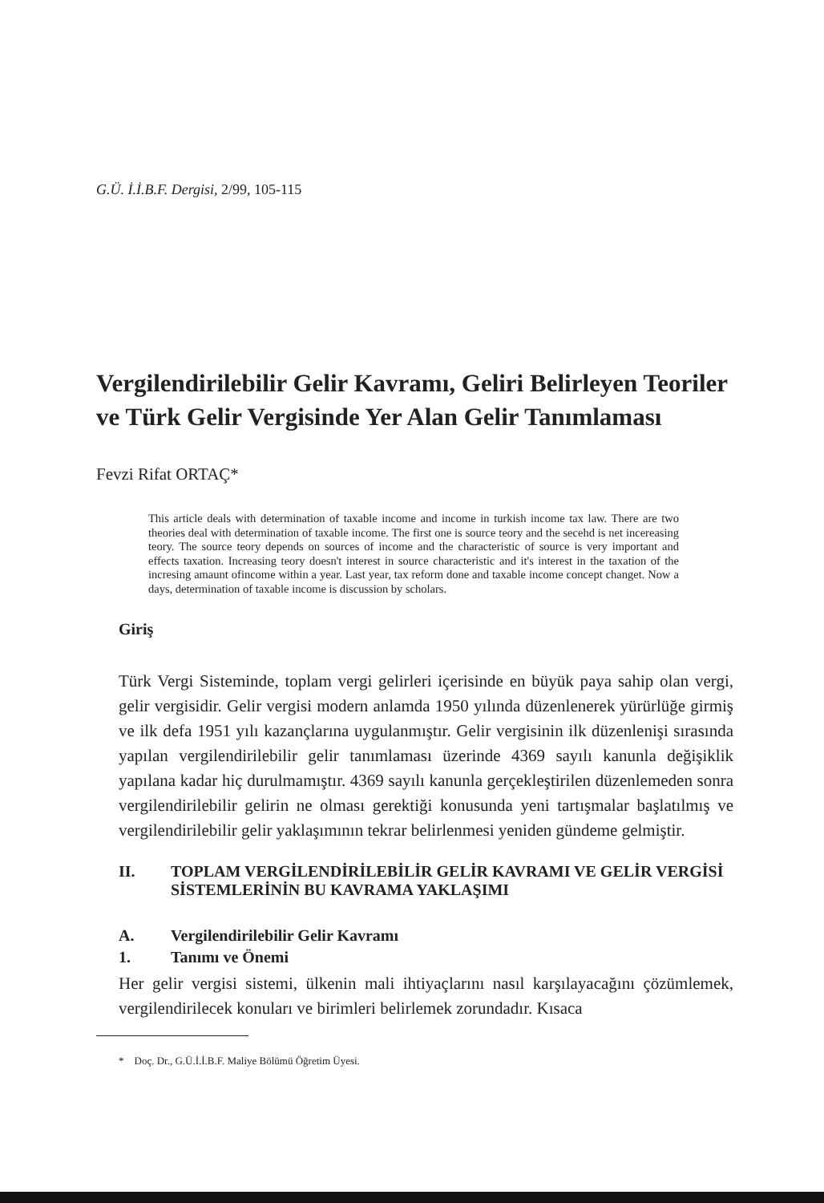G.Ü. İ.İ.B.F. Dergisi, 2/99, 105-115
Vergilendirilebilir Gelir Kavramı, Geliri Belirleyen Teoriler ve Türk Gelir Vergisinde Yer Alan Gelir Tanımlaması
Fevzi Rifat ORTAÇ*
This article deals with determination of taxable income and income in turkish income tax law. There are two theories deal with determination of taxable income. The first one is source teory and the secehd is net incereasing teory. The source teory depends on sources of income and the characteristic of source is very important and effects taxation. Increasing teory doesn't interest in source characteristic and it's interest in the taxation of the incresing amaunt ofincome within a year. Last year, tax reform done and taxable income concept changet. Now a days, determination of taxable income is discussion by scholars.
Giriş
Türk Vergi Sisteminde, toplam vergi gelirleri içerisinde en büyük paya sahip olan vergi, gelir vergisidir. Gelir vergisi modern anlamda 1950 yılında düzenlenerek yürürlüğe girmiş ve ilk defa 1951 yılı kazançlarına uygulanmıştır. Gelir vergisinin ilk düzenlenişi sırasında yapılan vergilendirilebilir gelir tanımlaması üzerinde 4369 sayılı kanunla değişiklik yapılana kadar hiç durulmamıştır. 4369 sayılı kanunla gerçekleştirilen düzenlemeden sonra vergilendirilebilir gelirin ne olması gerektiği konusunda yeni tartışmalar başlatılmış ve vergilendirilebilir gelir yaklaşımının tekrar belirlenmesi yeniden gündeme gelmiştir.
II. TOPLAM VERGİLENDİRİLEBİLİR GELİR KAVRAMI VE GELİR VERGİSİ SİSTEMLERİNİN BU KAVRAMA YAKLAŞIMI
A. Vergilendirilebilir Gelir Kavramı
1. Tanımı ve Önemi
Her gelir vergisi sistemi, ülkenin mali ihtiyaçlarını nasıl karşılayacağını çözümlemek, vergilendirilecek konuları ve birimleri belirlemek zorundadır. Kısaca
* Doç. Dr., G.Ü.İ.İ.B.F. Maliye Bölümü Öğretim Üyesi.